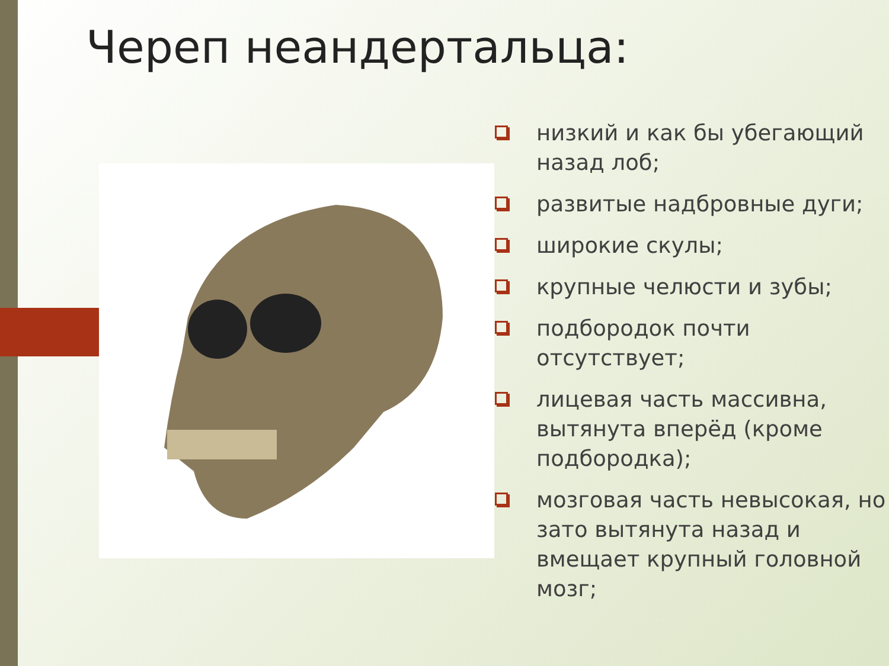Череп неандертальца:
низкий и как бы убегающий назад лоб;
развитые надбровные дуги;
широкие скулы;
крупные челюсти и зубы;
подбородок почти отсутствует;
лицевая часть массивна, вытянута вперёд (кроме подбородка);
мозговая часть невысокая, но зато вытянута назад и вмещает крупный головной мозг;